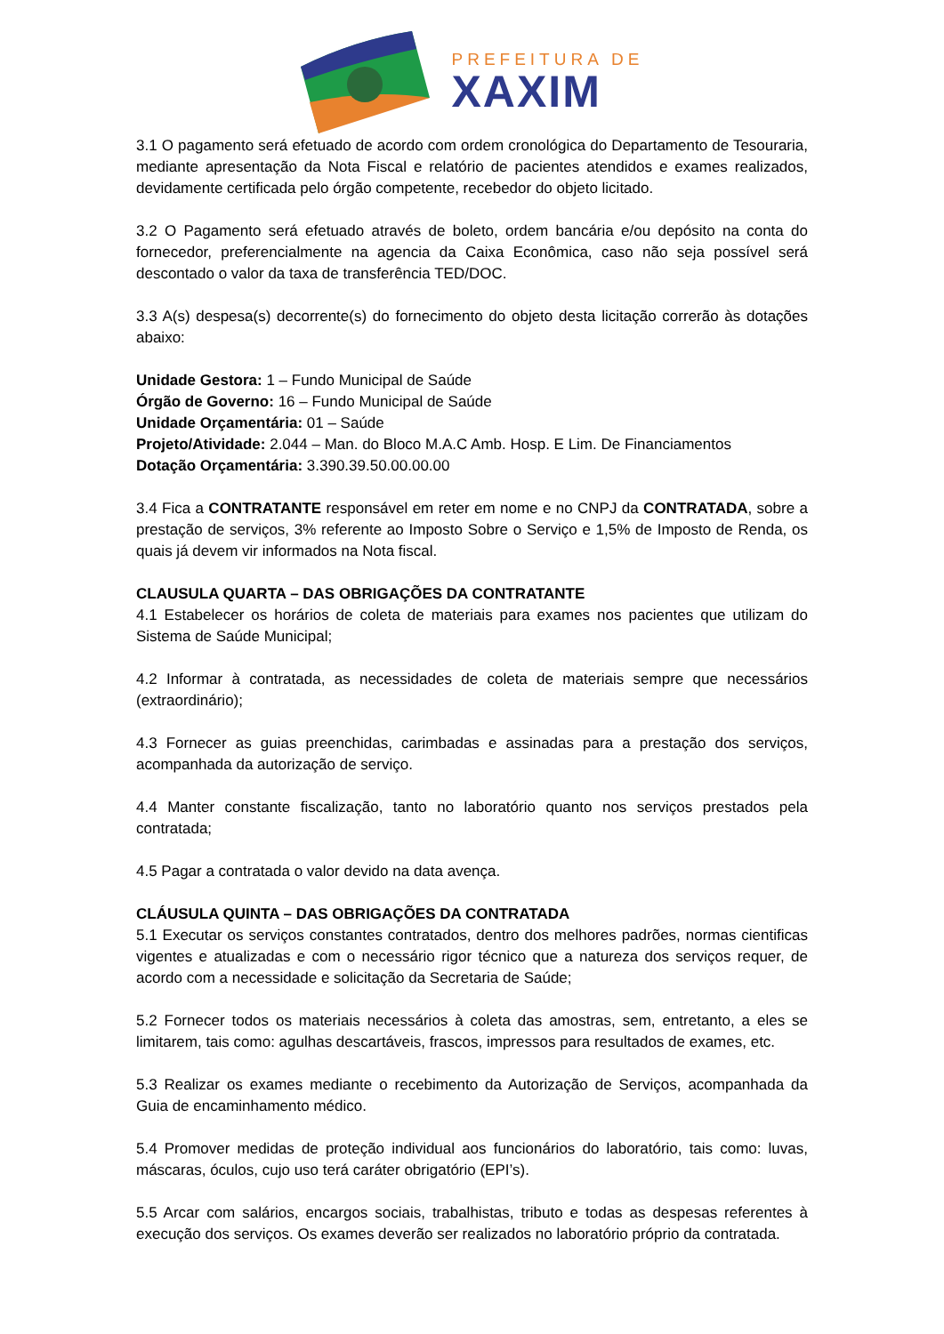PREFEITURA DE
XAXIM
3.1 O pagamento será efetuado de acordo com ordem cronológica do Departamento de Tesouraria, mediante apresentação da Nota Fiscal e relatório de pacientes atendidos e exames realizados, devidamente certificada pelo órgão competente, recebedor do objeto licitado.
3.2 O Pagamento será efetuado através de boleto, ordem bancária e/ou depósito na conta do fornecedor, preferencialmente na agencia da Caixa Econômica, caso não seja possível será descontado o valor da taxa de transferência TED/DOC.
3.3 A(s) despesa(s) decorrente(s) do fornecimento do objeto desta licitação correrão às dotações abaixo:
Unidade Gestora: 1 – Fundo Municipal de Saúde
Órgão de Governo: 16 – Fundo Municipal de Saúde
Unidade Orçamentária: 01 – Saúde
Projeto/Atividade: 2.044 – Man. do Bloco M.A.C Amb. Hosp. E Lim. De Financiamentos
Dotação Orçamentária: 3.390.39.50.00.00.00
3.4 Fica a CONTRATANTE responsável em reter em nome e no CNPJ da CONTRATADA, sobre a prestação de serviços, 3% referente ao Imposto Sobre o Serviço e 1,5% de Imposto de Renda, os quais já devem vir informados na Nota fiscal.
CLAUSULA QUARTA – DAS OBRIGAÇÕES DA CONTRATANTE
4.1 Estabelecer os horários de coleta de materiais para exames nos pacientes que utilizam do Sistema de Saúde Municipal;
4.2 Informar à contratada, as necessidades de coleta de materiais sempre que necessários (extraordinário);
4.3 Fornecer as guias preenchidas, carimbadas e assinadas para a prestação dos serviços, acompanhada da autorização de serviço.
4.4 Manter constante fiscalização, tanto no laboratório quanto nos serviços prestados pela contratada;
4.5 Pagar a contratada o valor devido na data avença.
CLÁUSULA QUINTA – DAS OBRIGAÇÕES DA CONTRATADA
5.1 Executar os serviços constantes contratados, dentro dos melhores padrões, normas cientificas vigentes e atualizadas e com o necessário rigor técnico que a natureza dos serviços requer, de acordo com a necessidade e solicitação da Secretaria de Saúde;
5.2 Fornecer todos os materiais necessários à coleta das amostras, sem, entretanto, a eles se limitarem, tais como: agulhas descartáveis, frascos, impressos para resultados de exames, etc.
5.3 Realizar os exames mediante o recebimento da Autorização de Serviços, acompanhada da Guia de encaminhamento médico.
5.4 Promover medidas de proteção individual aos funcionários do laboratório, tais como: luvas, máscaras, óculos, cujo uso terá caráter obrigatório (EPI’s).
5.5 Arcar com salários, encargos sociais, trabalhistas, tributo e todas as despesas referentes à execução dos serviços. Os exames deverão ser realizados no laboratório próprio da contratada.